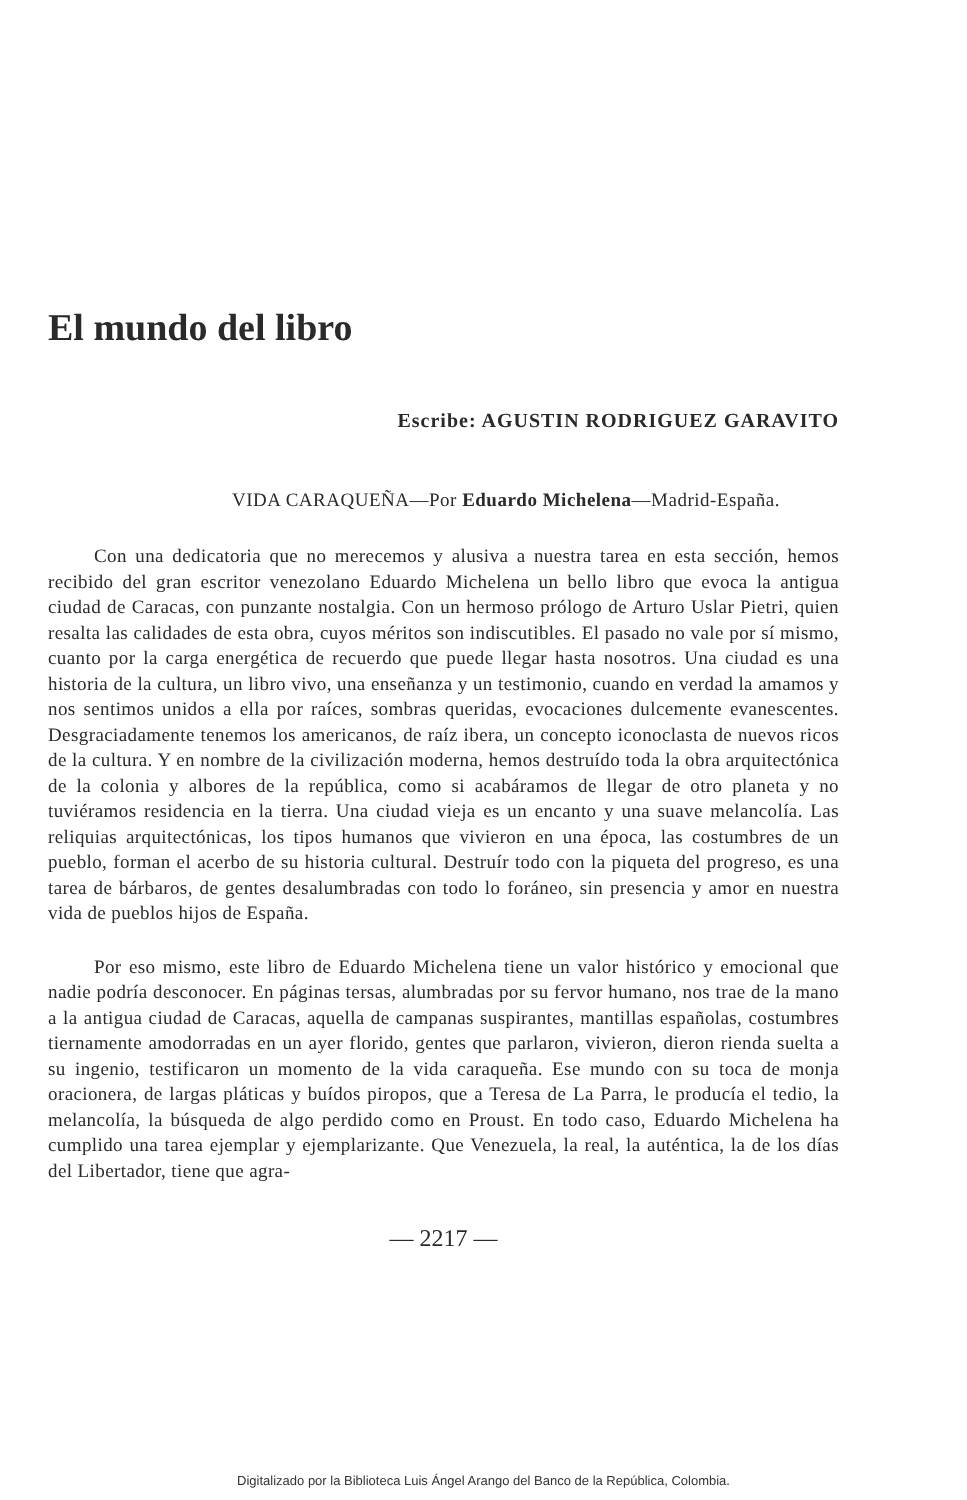El mundo del libro
Escribe: AGUSTIN RODRIGUEZ GARAVITO
VIDA CARAQUEÑA—Por Eduardo Michelena—Madrid-España.
Con una dedicatoria que no merecemos y alusiva a nuestra tarea en esta sección, hemos recibido del gran escritor venezolano Eduardo Michelena un bello libro que evoca la antigua ciudad de Caracas, con punzante nostalgia. Con un hermoso prólogo de Arturo Uslar Pietri, quien resalta las calidades de esta obra, cuyos méritos son indiscutibles. El pasado no vale por sí mismo, cuanto por la carga energética de recuerdo que puede llegar hasta nosotros. Una ciudad es una historia de la cultura, un libro vivo, una enseñanza y un testimonio, cuando en verdad la amamos y nos sentimos unidos a ella por raíces, sombras queridas, evocaciones dulcemente evanescentes. Desgraciadamente tenemos los americanos, de raíz ibera, un concepto iconoclasta de nuevos ricos de la cultura. Y en nombre de la civilización moderna, hemos destruído toda la obra arquitectónica de la colonia y albores de la república, como si acabáramos de llegar de otro planeta y no tuviéramos residencia en la tierra. Una ciudad vieja es un encanto y una suave melancolía. Las reliquias arquitectónicas, los tipos humanos que vivieron en una época, las costumbres de un pueblo, forman el acerbo de su historia cultural. Destruír todo con la piqueta del progreso, es una tarea de bárbaros, de gentes desalumbradas con todo lo foráneo, sin presencia y amor en nuestra vida de pueblos hijos de España.
Por eso mismo, este libro de Eduardo Michelena tiene un valor histórico y emocional que nadie podría desconocer. En páginas tersas, alumbradas por su fervor humano, nos trae de la mano a la antigua ciudad de Caracas, aquella de campanas suspirantes, mantillas españolas, costumbres tiernamente amodorradas en un ayer florido, gentes que parlaron, vivieron, dieron rienda suelta a su ingenio, testificaron un momento de la vida caraqueña. Ese mundo con su toca de monja oracionera, de largas pláticas y buídos piropos, que a Teresa de La Parra, le producía el tedio, la melancolía, la búsqueda de algo perdido como en Proust. En todo caso, Eduardo Michelena ha cumplido una tarea ejemplar y ejemplarizante. Que Venezuela, la real, la auténtica, la de los días del Libertador, tiene que agra-
— 2217 —
Digitalizado por la Biblioteca Luis Ángel Arango del Banco de la República, Colombia.